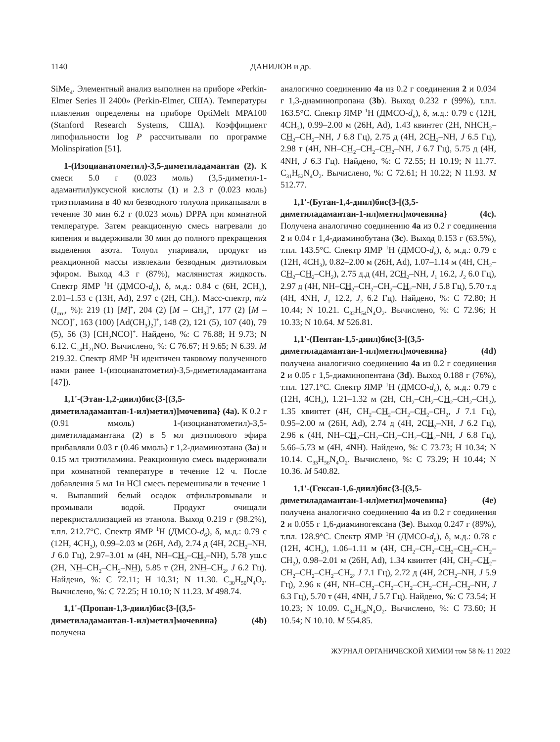1140 ДАНИЛОВ и др.
SiMe<sub>4</sub>. Элементный анализ выполнен на приборе «Perkin-Elmer Series II 2400» (Perkin-Elmer, США). Температуры плавления определены на приборе OptiMelt MPA100 (Stanford Research Systems, США). Коэффициент липофильности log P рассчитывали по программе Molinspiration [51].
1-(Изоцианатометил)-3,5-диметиладамантан (2). К смеси 5.0 г (0.023 моль) (3,5-диметил-1-адамантил)уксусной кислоты (1) и 2.3 г (0.023 моль) триэтиламина в 40 мл безводного толуола прикапывали в течение 30 мин 6.2 г (0.023 моль) DPPA при комнатной температуре. Затем реакционную смесь нагревали до кипения и выдерживали 30 мин до полного прекращения выделения азота. Толуол упаривали, продукт из реакционной массы извлекали безводным диэтиловым эфиром. Выход 4.3 г (87%), маслянистая жидкость. Спектр ЯМР <sup>1</sup>Н (ДМСО-d<sub>6</sub>), δ, м.д.: 0.84 с (6Н, 2CH<sub>3</sub>), 2.01–1.53 с (13H, Ad), 2.97 с (2Н, СН<sub>2</sub>). Масс-спектр, m/z (I<sub>отн</sub>, %): 219 (1) [M]<sup>+</sup>, 204 (2) [M – CH<sub>3</sub>]<sup>+</sup>, 177 (2) [M – NCO]<sup>+</sup>, 163 (100) [Ad(CH<sub>3</sub>)<sub>2</sub>]<sup>+</sup>, 148 (2), 121 (5), 107 (40), 79 (5), 56 (3) [CH<sub>2</sub>NCO]<sup>+</sup>. Найдено, %: C 76.88; H 9.73; N 6.12. C<sub>14</sub>H<sub>21</sub>NO. Вычислено, %: C 76.67; H 9.65; N 6.39. M 219.32. Спектр ЯМР <sup>1</sup>Н идентичен таковому полученного нами ранее 1-(изоцианатометил)-3,5-диметиладамантана [47]).
1,1'-(Этан-1,2-диил)бис{3-[(3,5-диметиладамантан-1-ил)метил)]мочевина} (4a). К 0.2 г (0.91 ммоль) 1-(изоцианатометил)-3,5-диметиладамантана (2) в 5 мл диэтилового эфира прибавляли 0.03 г (0.46 ммоль) г 1,2-диаминоэтана (3a) и 0.15 мл триэтиламина. Реакционную смесь выдерживали при комнатной температуре в течение 12 ч. После добавления 5 мл 1н HCl смесь перемешивали в течение 1 ч. Выпавший белый осадок отфильтровывали и промывали водой. Продукт очищали перекристаллизацией из этанола. Выход 0.219 г (98.2%), т.пл. 212.7°C. Спектр ЯМР <sup>1</sup>Н (ДМСО-d<sub>6</sub>), δ, м.д.: 0.79 с (12Н, 4CH<sub>3</sub>), 0.99–2.03 м (26H, Ad), 2.74 д (4Н, 2CH<sub>2</sub>–NH, J 6.0 Гц), 2.97–3.01 м (4Н, NH–CH<sub>2</sub>–CH<sub>2</sub>–NH), 5.78 уш.с (2H, NH–CH<sub>2</sub>–CH<sub>2</sub>–NH), 5.85 т (2Н, 2NH–CH<sub>2</sub>, J 6.2 Гц). Найдено, %: C 72.11; H 10.31; N 11.30. C<sub>30</sub>H<sub>50</sub>N<sub>4</sub>O<sub>2</sub>. Вычислено, %: C 72.25; H 10.10; N 11.23. M 498.74.
1,1'-(Пропан-1,3-диил)бис{3-[(3,5-диметиладамантан-1-ил)метил]мочевина} (4b) получена
аналогично соединению 4a из 0.2 г соединения 2 и 0.034 г 1,3-диаминопропана (3b). Выход 0.232 г (99%), т.пл. 163.5°C. Спектр ЯМР <sup>1</sup>Н (ДМСО-d<sub>6</sub>), δ, м.д.: 0.79 с (12Н, 4CH<sub>3</sub>), 0.99–2.00 м (26H, Ad), 1.43 квинтет (2H, NHCH<sub>2</sub>–CH<sub>2</sub>–CH<sub>2</sub>–NH, J 6.8 Гц), 2.75 д (4Н, 2CH<sub>2</sub>–NH, J 6.5 Гц), 2.98 т (4Н, NH–CH<sub>2</sub>–CH<sub>2</sub>–CH<sub>2</sub>–NH, J 6.7 Гц), 5.75 д (4Н, 4NH, J 6.3 Гц). Найдено, %: C 72.55; H 10.19; N 11.77. C<sub>31</sub>H<sub>52</sub>N<sub>4</sub>O<sub>2</sub>. Вычислено, %: C 72.61; H 10.22; N 11.93. M 512.77.
1,1'-(Бутан-1,4-диил)бис{3-[(3,5-диметиладамантан-1-ил)метил]мочевина} (4c). Получена аналогично соединению 4a из 0.2 г соединения 2 и 0.04 г 1,4-диаминобутана (3c). Выход 0.153 г (63.5%), т.пл. 143.5°C. Спектр ЯМР <sup>1</sup>Н (ДМСО-d<sub>6</sub>), δ, м.д.: 0.79 с (12Н, 4CH<sub>3</sub>), 0.82–2.00 м (26H, Ad), 1.07–1.14 м (4H, CH<sub>2</sub>–CH<sub>2</sub>–CH<sub>2</sub>–CH<sub>2</sub>), 2.75 д.д (4Н, 2CH<sub>2</sub>–NH, J<sub>1</sub> 16.2, J<sub>2</sub> 6.0 Гц), 2.97 д (4Н, NH–CH<sub>2</sub>–CH<sub>2</sub>–CH<sub>2</sub>–CH<sub>2</sub>–NH, J 5.8 Гц), 5.70 т.д (4Н, 4NH, J<sub>1</sub> 12.2, J<sub>2</sub> 6.2 Гц). Найдено, %: C 72.80; H 10.44; N 10.21. C<sub>32</sub>H<sub>54</sub>N<sub>4</sub>O<sub>2</sub>. Вычислено, %: C 72.96; H 10.33; N 10.64. M 526.81.
1,1'-(Пентан-1,5-диил)бис{3-[(3,5-диметиладамантан-1-ил)метил]мочевина} (4d) получена аналогично соединению 4a из 0.2 г соединения 2 и 0.05 г 1,5-диаминопентана (3d). Выход 0.188 г (76%), т.пл. 127.1°C. Спектр ЯМР <sup>1</sup>Н (ДМСО-d<sub>6</sub>), δ, м.д.: 0.79 с (12Н, 4CH<sub>3</sub>), 1.21–1.32 м (2H, CH<sub>2</sub>–CH<sub>2</sub>–CH<sub>2</sub>–CH<sub>2</sub>–CH<sub>2</sub>), 1.35 квинтет (4H, CH<sub>2</sub>–CH<sub>2</sub>–CH<sub>2</sub>–CH<sub>2</sub>–CH<sub>2</sub>, J 7.1 Гц), 0.95–2.00 м (26H, Ad), 2.74 д (4Н, 2CH<sub>2</sub>–NH, J 6.2 Гц), 2.96 к (4Н, NH–CH<sub>2</sub>–CH<sub>2</sub>–CH<sub>2</sub>–CH<sub>2</sub>–CH<sub>2</sub>–NH, J 6.8 Гц), 5.66–5.73 м (4Н, 4NH). Найдено, %: C 73.73; H 10.34; N 10.14. C<sub>33</sub>H<sub>56</sub>N<sub>4</sub>O<sub>2</sub>. Вычислено, %: C 73.29; H 10.44; N 10.36. M 540.82.
1,1'-(Гексан-1,6-диил)бис{3-[(3,5-диметиладамантан-1-ил)метил]мочевина} (4e) получена аналогично соединению 4a из 0.2 г соединения 2 и 0.055 г 1,6-диаминогексана (3e). Выход 0.247 г (89%), т.пл. 128.9°C. Спектр ЯМР <sup>1</sup>Н (ДМСО-d<sub>6</sub>), δ, м.д.: 0.78 с (12Н, 4CH<sub>3</sub>), 1.06–1.11 м (4H, CH<sub>2</sub>–CH<sub>2</sub>–CH<sub>2</sub>–CH<sub>2</sub>–CH<sub>2</sub>–CH<sub>2</sub>), 0.98–2.01 м (26H, Ad), 1.34 квинтет (4H, CH<sub>2</sub>–CH<sub>2</sub>–CH<sub>2</sub>–CH<sub>2</sub>–CH<sub>2</sub>–CH<sub>2</sub>, J 7.1 Гц), 2.72 д (4Н, 2CH<sub>2</sub>–NH, J 5.9 Гц), 2.96 к (4Н, NH–CH<sub>2</sub>–CH<sub>2</sub>–CH<sub>2</sub>–CH<sub>2</sub>–CH<sub>2</sub>–CH<sub>2</sub>–NH, J 6.3 Гц), 5.70 т (4Н, 4NH, J 5.7 Гц). Найдено, %: C 73.54; H 10.23; N 10.09. C<sub>34</sub>H<sub>58</sub>N<sub>4</sub>O<sub>2</sub>. Вычислено, %: C 73.60; H 10.54; N 10.10. M 554.85.
ЖУРНАЛ ОРГАНИЧЕСКОЙ ХИМИИ том 58 № 11 2022